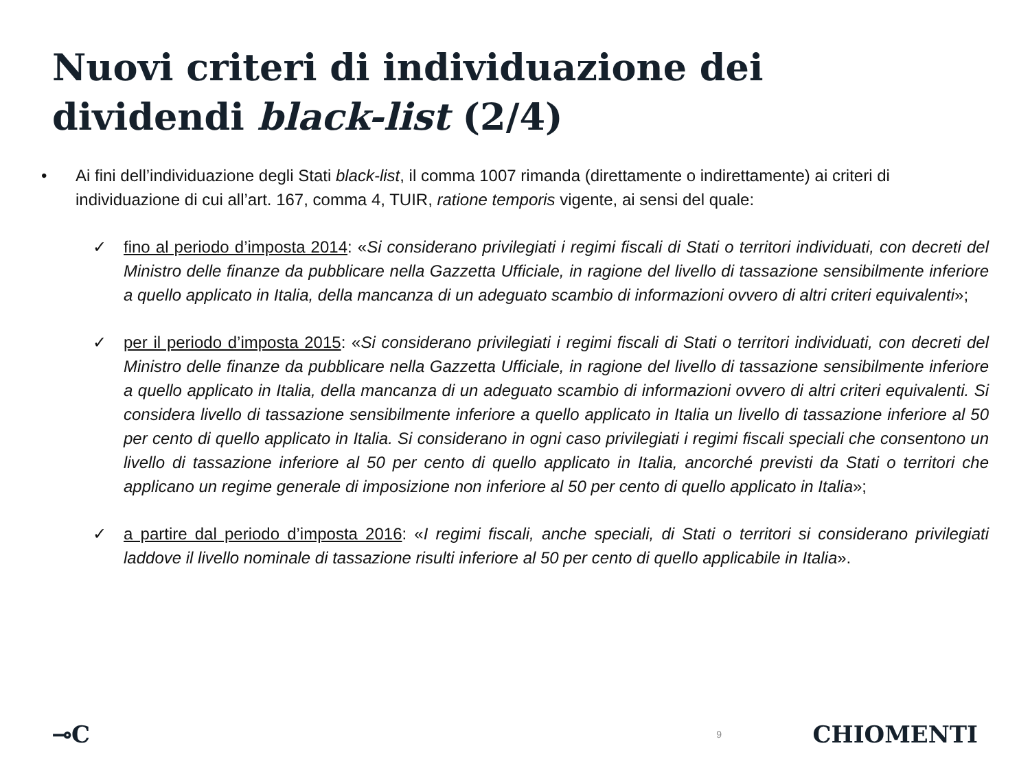Nuovi criteri di individuazione dei
dividendi black-list (2/4)
• Ai fini dell’individuazione degli Stati black-list, il comma 1007 rimanda (direttamente o indirettamente) ai criteri di individuazione di cui all’art. 167, comma 4, TUIR, ratione temporis vigente, ai sensi del quale:
✓ fino al periodo d’imposta 2014: «Si considerano privilegiati i regimi fiscali di Stati o territori individuati, con decreti del Ministro delle finanze da pubblicare nella Gazzetta Ufficiale, in ragione del livello di tassazione sensibilmente inferiore a quello applicato in Italia, della mancanza di un adeguato scambio di informazioni ovvero di altri criteri equivalenti»;
✓ per il periodo d’imposta 2015: «Si considerano privilegiati i regimi fiscali di Stati o territori individuati, con decreti del Ministro delle finanze da pubblicare nella Gazzetta Ufficiale, in ragione del livello di tassazione sensibilmente inferiore a quello applicato in Italia, della mancanza di un adeguato scambio di informazioni ovvero di altri criteri equivalenti. Si considera livello di tassazione sensibilmente inferiore a quello applicato in Italia un livello di tassazione inferiore al 50 per cento di quello applicato in Italia. Si considerano in ogni caso privilegiati i regimi fiscali speciali che consentono un livello di tassazione inferiore al 50 per cento di quello applicato in Italia, ancorché previsti da Stati o territori che applicano un regime generale di imposizione non inferiore al 50 per cento di quello applicato in Italia»;
✓ a partire dal periodo d’imposta 2016: «I regimi fiscali, anche speciali, di Stati o territori si considerano privilegiati laddove il livello nominale di tassazione risulti inferiore al 50 per cento di quello applicabile in Italia».
⊸C 9 CHIOMENTI